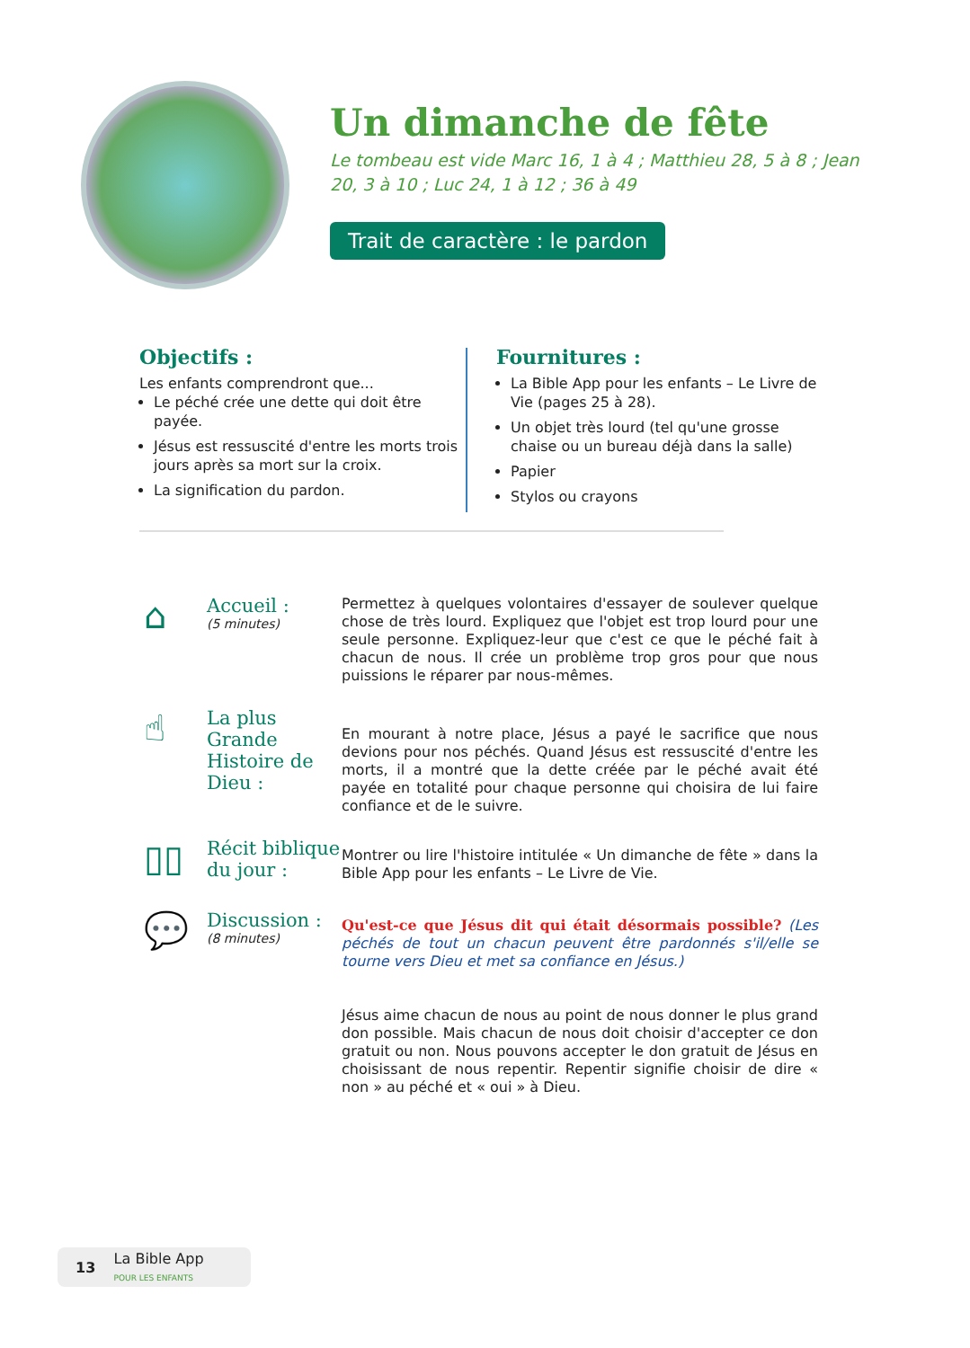Un dimanche de fête
Le tombeau est vide Marc 16, 1 à 4 ; Matthieu 28, 5 à 8 ; Jean 20, 3 à 10 ; Luc 24, 1 à 12 ; 36 à 49
Trait de caractère : le pardon
Objectifs :
Les enfants comprendront que...
Le péché crée une dette qui doit être payée.
Jésus est ressuscité d'entre les morts trois jours après sa mort sur la croix.
La signification du pardon.
Fournitures :
La Bible App pour les enfants – Le Livre de Vie (pages 25 à 28).
Un objet très lourd (tel qu'une grosse chaise ou un bureau déjà dans la salle)
Papier
Stylos ou crayons
⌂
Accueil :
(5 minutes)
Permettez à quelques volontaires d'essayer de soulever quelque chose de très lourd. Expliquez que l'objet est trop lourd pour une seule personne. Expliquez-leur que c'est ce que le péché fait à chacun de nous. Il crée un problème trop gros pour que nous puissions le réparer par nous-mêmes.
☝
La plus Grande Histoire de Dieu :
En mourant à notre place, Jésus a payé le sacrifice que nous devions pour nos péchés. Quand Jésus est ressuscité d'entre les morts, il a montré que la dette créée par le péché avait été payée en totalité pour chaque personne qui choisira de lui faire confiance et de le suivre.
▯▯
Récit biblique du jour :
Montrer ou lire l'histoire intitulée « Un dimanche de fête » dans la Bible App pour les enfants – Le Livre de Vie.
💬
Discussion :
(8 minutes)
Qu'est-ce que Jésus dit qui était désormais possible? (Les péchés de tout un chacun peuvent être pardonnés s'il/elle se tourne vers Dieu et met sa confiance en Jésus.)
Jésus aime chacun de nous au point de nous donner le plus grand don possible. Mais chacun de nous doit choisir d'accepter ce don gratuit ou non. Nous pouvons accepter le don gratuit de Jésus en choisissant de nous repentir. Repentir signifie choisir de dire « non » au péché et « oui » à Dieu.
13 La Bible App
POUR LES ENFANTS